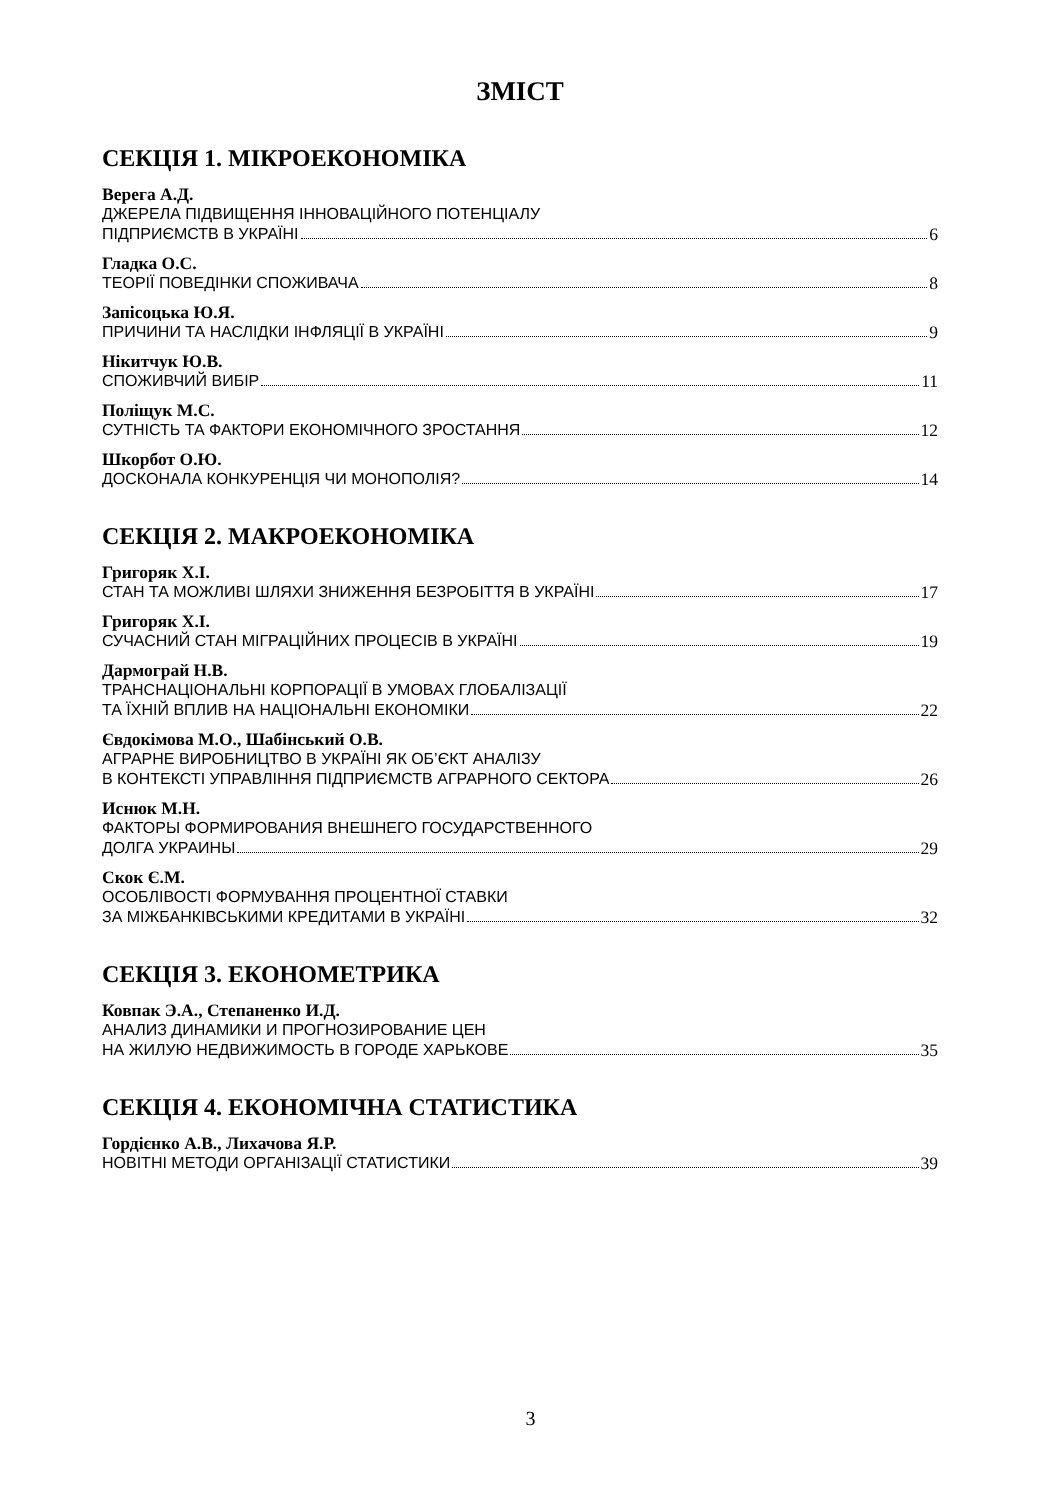ЗМІСТ
СЕКЦІЯ 1. МІКРОЕКОНОМІКА
Верега А.Д.
ДЖЕРЕЛА ПІДВИЩЕННЯ ІННОВАЦІЙНОГО ПОТЕНЦІАЛУ
ПІДПРИЄМСТВ В УКРАЇНІ 6
Гладка О.С.
ТЕОРІЇ ПОВЕДІНКИ СПОЖИВАЧА 8
Запісоцька Ю.Я.
ПРИЧИНИ ТА НАСЛІДКИ ІНФЛЯЦІЇ В УКРАЇНІ 9
Нікитчук Ю.В.
СПОЖИВЧИЙ ВИБІР 11
Поліщук М.С.
СУТНІСТЬ ТА ФАКТОРИ ЕКОНОМІЧНОГО ЗРОСТАННЯ 12
Шкорбот О.Ю.
ДОСКОНАЛА КОНКУРЕНЦІЯ ЧИ МОНОПОЛІЯ? 14
СЕКЦІЯ 2. МАКРОЕКОНОМІКА
Григоряк Х.І.
СТАН ТА МОЖЛИВІ ШЛЯХИ ЗНИЖЕННЯ БЕЗРОБІТТЯ В УКРАЇНІ 17
Григоряк Х.І.
СУЧАСНИЙ СТАН МІГРАЦІЙНИХ ПРОЦЕСІВ В УКРАЇНІ 19
Дармограй Н.В.
ТРАНСНАЦІОНАЛЬНІ КОРПОРАЦІЇ В УМОВАХ ГЛОБАЛІЗАЦІЇ
ТА ЇХНІЙ ВПЛИВ НА НАЦІОНАЛЬНІ ЕКОНОМІКИ 22
Євдокімова М.О., Шабінський О.В.
АГРАРНЕ ВИРОБНИЦТВО В УКРАЇНІ ЯК ОБ’ЄКТ АНАЛІЗУ
В КОНТЕКСТІ УПРАВЛІННЯ ПІДПРИЄМСТВ АГРАРНОГО СЕКТОРА 26
Иснюк М.Н.
ФАКТОРЫ ФОРМИРОВАНИЯ ВНЕШНЕГО ГОСУДАРСТВЕННОГО
ДОЛГА УКРАИНЫ 29
Скок Є.М.
ОСОБЛІВОСТІ ФОРМУВАННЯ ПРОЦЕНТНОЇ СТАВКИ
ЗА МІЖБАНКІВСЬКИМИ КРЕДИТАМИ В УКРАЇНІ 32
СЕКЦІЯ 3. ЕКОНОМЕТРИКА
Ковпак Э.А., Степаненко И.Д.
АНАЛИЗ ДИНАМИКИ И ПРОГНОЗИРОВАНИЕ ЦЕН
НА ЖИЛУЮ НЕДВИЖИМОСТЬ В ГОРОДЕ ХАРЬКОВЕ 35
СЕКЦІЯ 4. ЕКОНОМІЧНА СТАТИСТИКА
Гордієнко А.В., Лихачова Я.Р.
НОВІТНІ МЕТОДИ ОРГАНІЗАЦІЇ СТАТИСТИКИ 39
3